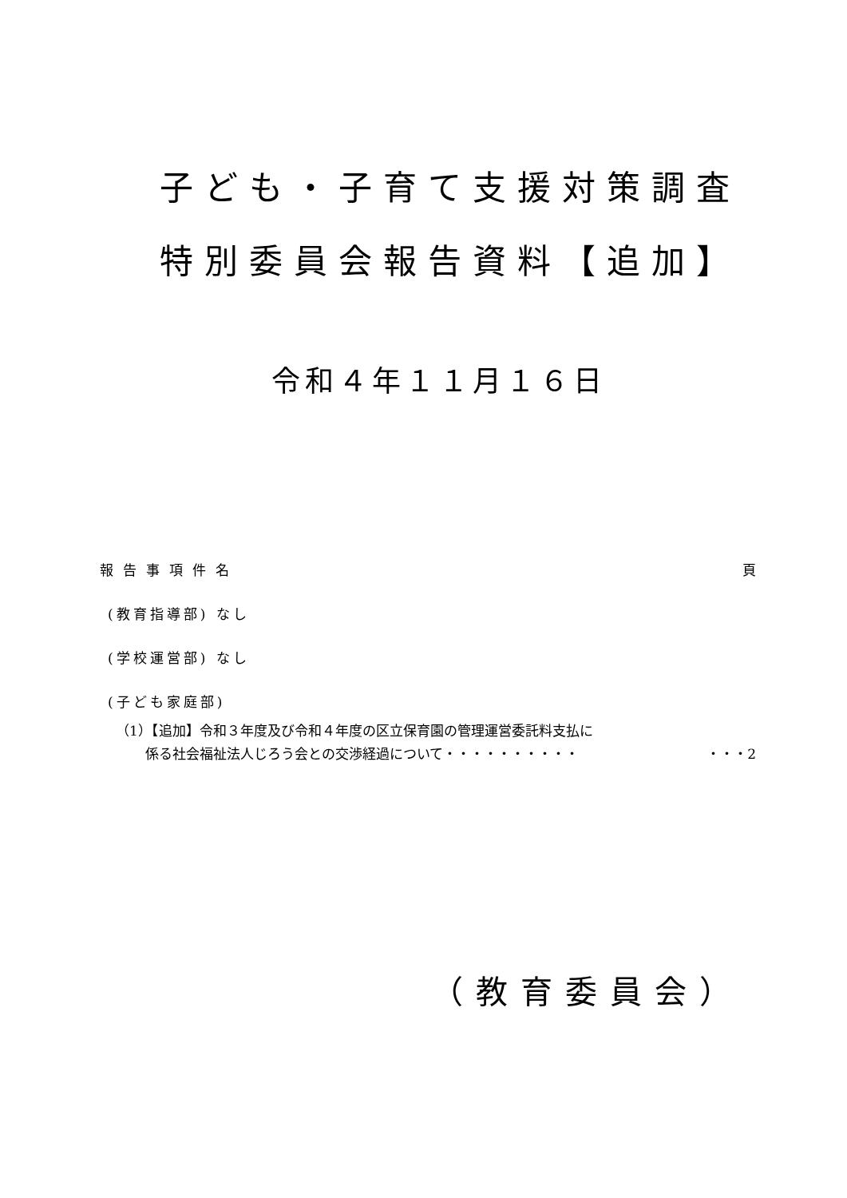子ども・子育て支援対策調査
特別委員会報告資料【追加】
令和４年１１月１６日
報告事項件名 頁
(教育指導部) なし
(学校運営部) なし
(子ども家庭部)
（1）【追加】令和３年度及び令和４年度の区立保育園の管理運営委託料支払に
係る社会福祉法人じろう会との交渉経過について・・・・・・・・・・ ・・・2
（教育委員会）